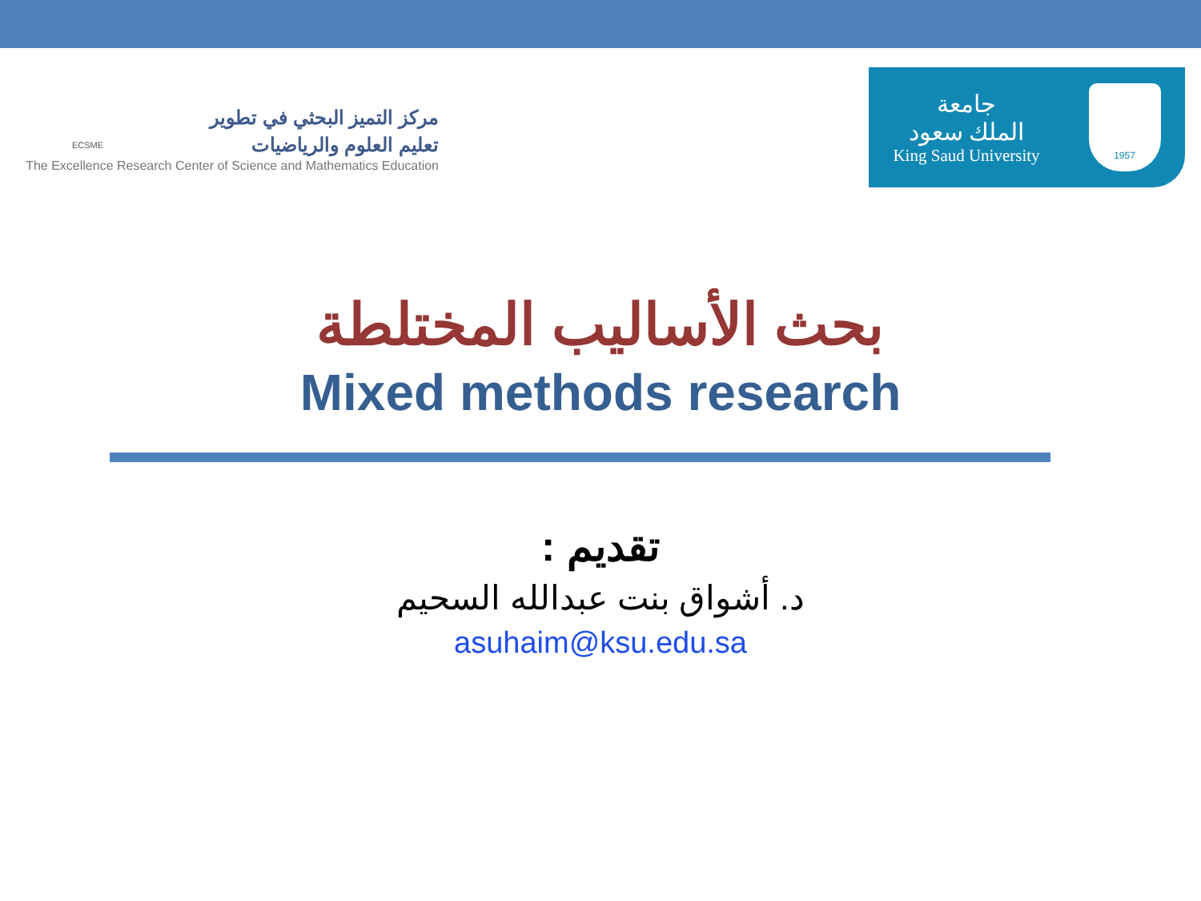ECSME
مركز التميز البحثي في تطوير
تعليم العلوم والرياضيات
The Excellence Research Center of Science and Mathematics Education
جامعة
الملك سعود
King Saud University
1957
بحث الأساليب المختلطة
Mixed methods research
تقديم :
د. أشواق بنت عبدالله السحيم
asuhaim@ksu.edu.sa